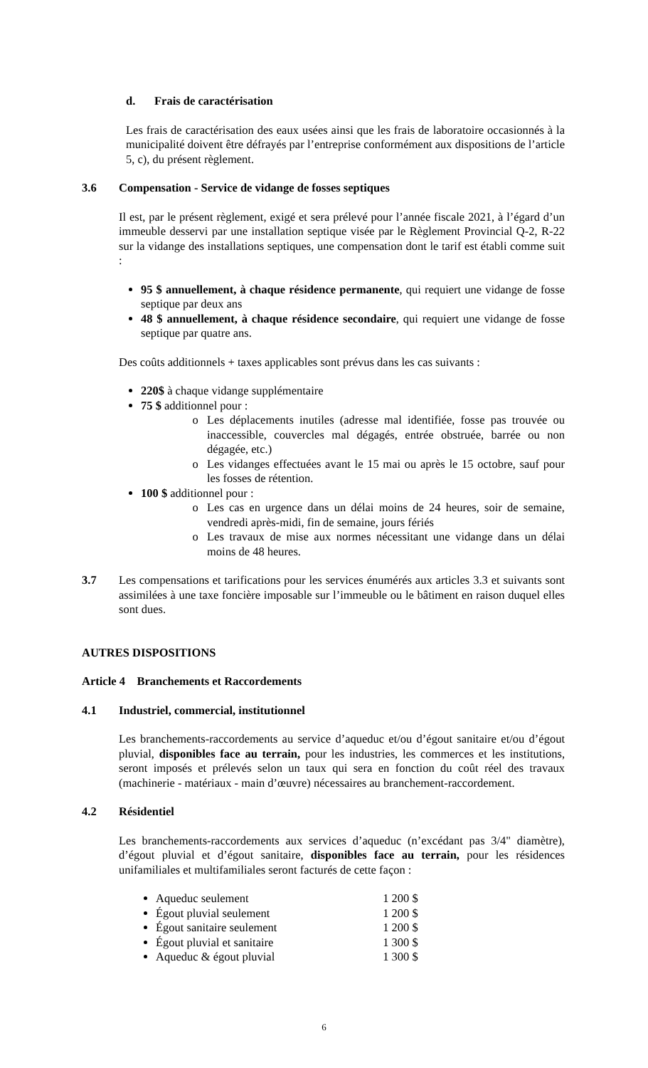d. Frais de caractérisation
Les frais de caractérisation des eaux usées ainsi que les frais de laboratoire occasionnés à la municipalité doivent être défrayés par l’entreprise conformément aux dispositions de l’article 5, c), du présent règlement.
3.6 Compensation - Service de vidange de fosses septiques
Il est, par le présent règlement, exigé et sera prélevé pour l’année fiscale 2021, à l’égard d’un immeuble desservi par une installation septique visée par le Règlement Provincial Q-2, R-22 sur la vidange des installations septiques, une compensation dont le tarif est établi comme suit :
95 $ annuellement, à chaque résidence permanente, qui requiert une vidange de fosse septique par deux ans
48 $ annuellement, à chaque résidence secondaire, qui requiert une vidange de fosse septique par quatre ans.
Des coûts additionnels + taxes applicables sont prévus dans les cas suivants :
220$ à chaque vidange supplémentaire
75 $ additionnel pour :
Les déplacements inutiles (adresse mal identifiée, fosse pas trouvée ou inaccessible, couvercles mal dégagés, entrée obstruée, barrée ou non dégagée, etc.)
Les vidanges effectuées avant le 15 mai ou après le 15 octobre, sauf pour les fosses de rétention.
100 $ additionnel pour :
Les cas en urgence dans un délai moins de 24 heures, soir de semaine, vendredi après-midi, fin de semaine, jours fériés
Les travaux de mise aux normes nécessitant une vidange dans un délai moins de 48 heures.
3.7 Les compensations et tarifications pour les services énumérés aux articles 3.3 et suivants sont assimilées à une taxe foncière imposable sur l’immeuble ou le bâtiment en raison duquel elles sont dues.
AUTRES DISPOSITIONS
Article 4 Branchements et Raccordements
4.1 Industriel, commercial, institutionnel
Les branchements-raccordements au service d’aqueduc et/ou d’égout sanitaire et/ou d’égout pluvial, disponibles face au terrain, pour les industries, les commerces et les institutions, seront imposés et prélevés selon un taux qui sera en fonction du coût réel des travaux (machinerie - matériaux - main d’œuvre) nécessaires au branchement-raccordement.
4.2 Résidentiel
Les branchements-raccordements aux services d’aqueduc (n’excédant pas 3/4" diamètre), d’égout pluvial et d’égout sanitaire, disponibles face au terrain, pour les résidences unifamiliales et multifamiliales seront facturés de cette façon :
Aqueduc seulement 1 200 $
Égout pluvial seulement 1 200 $
Égout sanitaire seulement 1 200 $
Égout pluvial et sanitaire 1 300 $
Aqueduc & égout pluvial 1 300 $
6